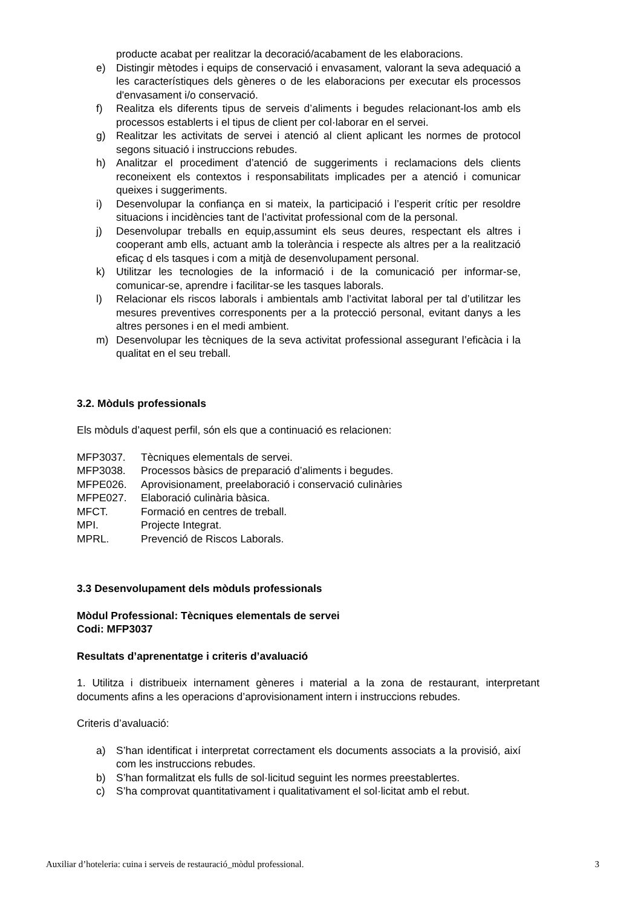producte acabat per realitzar la decoració/acabament de les elaboracions.
e) Distingir mètodes i equips de conservació i envasament, valorant la seva adequació a les característiques dels gèneres o de les elaboracions per executar els processos d'envasament i/o conservació.
f) Realitza els diferents tipus de serveis d’aliments i begudes relacionant-los amb els processos establerts i el tipus de client per col·laborar en el servei.
g) Realitzar les activitats de servei i atenció al client aplicant les normes de protocol segons situació i instruccions rebudes.
h) Analitzar el procediment d’atenció de suggeriments i reclamacions dels clients reconeixent els contextos i responsabilitats implicades per a atenció i comunicar queixes i suggeriments.
i) Desenvolupar la confiança en si mateix, la participació i l’esperit crític per resoldre situacions i incidències tant de l’activitat professional com de la personal.
j) Desenvolupar treballs en equip,assumint els seus deures, respectant els altres i cooperant amb ells, actuant amb la tolerància i respecte als altres per a la realització eficaç d els tasques i com a mitjà de desenvolupament personal.
k) Utilitzar les tecnologies de la informació i de la comunicació per informar-se, comunicar-se, aprendre i facilitar-se les tasques laborals.
l) Relacionar els riscos laborals i ambientals amb l’activitat laboral per tal d’utilitzar les mesures preventives corresponents per a la protecció personal, evitant danys a les altres persones i en el medi ambient.
m) Desenvolupar les tècniques de la seva activitat professional assegurant l’eficàcia i la qualitat en el seu treball.
3.2. Mòduls professionals
Els mòduls d’aquest perfil, són els que a continuació es relacionen:
MFP3037. Tècniques elementals de servei.
MFP3038. Processos bàsics de preparació d’aliments i begudes.
MFPE026. Aprovisionament, preelaboració i conservació culinàries
MFPE027. Elaboració culinària bàsica.
MFCT. Formació en centres de treball.
MPI. Projecte Integrat.
MPRL. Prevenció de Riscos Laborals.
3.3 Desenvolupament dels mòduls professionals
Mòdul Professional: Tècniques elementals de servei
Codi: MFP3037
Resultats d’aprenentatge i criteris d’avaluació
1. Utilitza i distribueix internament gèneres i material a la zona de restaurant, interpretant documents afins a les operacions d’aprovisionament intern i instruccions rebudes.
Criteris d’avaluació:
a) S’han identificat i interpretat correctament els documents associats a la provisió, així com les instruccions rebudes.
b) S’han formalitzat els fulls de sol·licitud seguint les normes preestablertes.
c) S’ha comprovat quantitativament i qualitativament el sol·licitat amb el rebut.
Auxiliar d’hoteleria: cuina i serveis de restauració_mòdul professional. 3